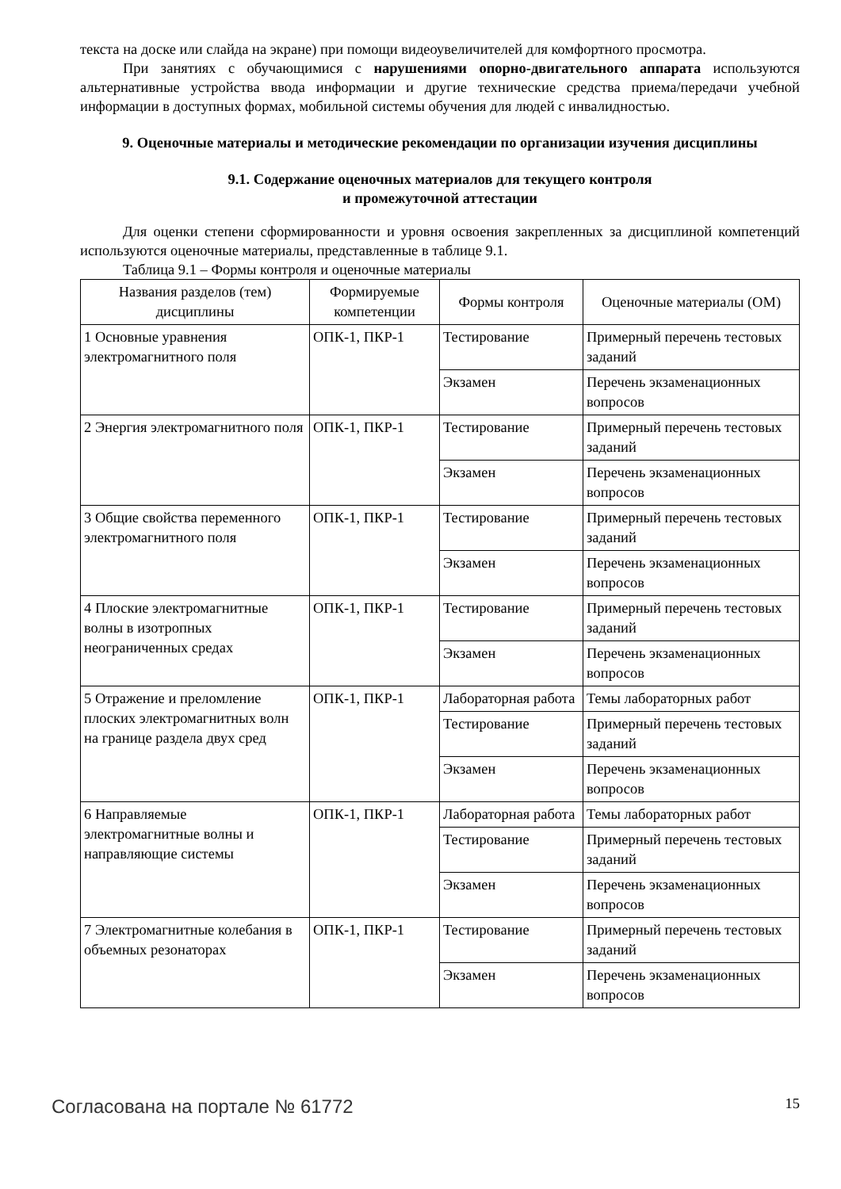текста на доске или слайда на экране) при помощи видеоувеличителей для комфортного просмотра.
При занятиях с обучающимися с нарушениями опорно-двигательного аппарата используются альтернативные устройства ввода информации и другие технические средства приема/передачи учебной информации в доступных формах, мобильной системы обучения для людей с инвалидностью.
9. Оценочные материалы и методические рекомендации по организации изучения дисциплины
9.1. Содержание оценочных материалов для текущего контроля
и промежуточной аттестации
Для оценки степени сформированности и уровня освоения закрепленных за дисциплиной компетенций используются оценочные материалы, представленные в таблице 9.1.
Таблица 9.1 – Формы контроля и оценочные материалы
| Названия разделов (тем) дисциплины | Формируемые компетенции | Формы контроля | Оценочные материалы (ОМ) |
| --- | --- | --- | --- |
| 1 Основные уравнения электромагнитного поля | ОПК-1, ПКР-1 | Тестирование | Примерный перечень тестовых заданий |
| | | Экзамен | Перечень экзаменационных вопросов |
| 2 Энергия электромагнитного поля | ОПК-1, ПКР-1 | Тестирование | Примерный перечень тестовых заданий |
| | | Экзамен | Перечень экзаменационных вопросов |
| 3 Общие свойства переменного электромагнитного поля | ОПК-1, ПКР-1 | Тестирование | Примерный перечень тестовых заданий |
| | | Экзамен | Перечень экзаменационных вопросов |
| 4 Плоские электромагнитные волны в изотропных неограниченных средах | ОПК-1, ПКР-1 | Тестирование | Примерный перечень тестовых заданий |
| | | Экзамен | Перечень экзаменационных вопросов |
| 5 Отражение и преломление плоских электромагнитных волн на границе раздела двух сред | ОПК-1, ПКР-1 | Лабораторная работа | Темы лабораторных работ |
| | | Тестирование | Примерный перечень тестовых заданий |
| | | Экзамен | Перечень экзаменационных вопросов |
| 6 Направляемые электромагнитные волны и направляющие системы | ОПК-1, ПКР-1 | Лабораторная работа | Темы лабораторных работ |
| | | Тестирование | Примерный перечень тестовых заданий |
| | | Экзамен | Перечень экзаменационных вопросов |
| 7 Электромагнитные колебания в объемных резонаторах | ОПК-1, ПКР-1 | Тестирование | Примерный перечень тестовых заданий |
| | | Экзамен | Перечень экзаменационных вопросов |
Согласована на портале № 61772 15